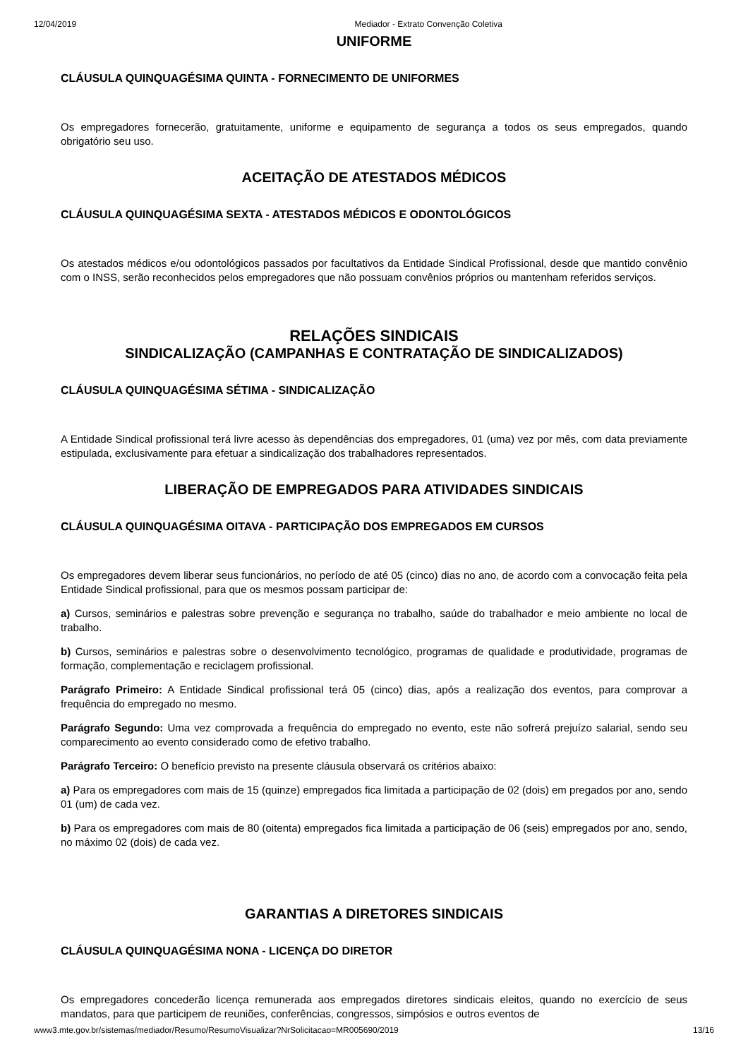12/04/2019 Mediador - Extrato Convenção Coletiva
UNIFORME
CLÁUSULA QUINQUAGÉSIMA QUINTA - FORNECIMENTO DE UNIFORMES
Os empregadores fornecerão, gratuitamente, uniforme e equipamento de segurança a todos os seus empregados, quando obrigatório seu uso.
ACEITAÇÃO DE ATESTADOS MÉDICOS
CLÁUSULA QUINQUAGÉSIMA SEXTA - ATESTADOS MÉDICOS E ODONTOLÓGICOS
Os atestados médicos e/ou odontológicos passados por facultativos da Entidade Sindical Profissional, desde que mantido convênio com o INSS, serão reconhecidos pelos empregadores que não possuam convênios próprios ou mantenham referidos serviços.
RELAÇÕES SINDICAIS
SINDICALIZAÇÃO (CAMPANHAS E CONTRATAÇÃO DE SINDICALIZADOS)
CLÁUSULA QUINQUAGÉSIMA SÉTIMA - SINDICALIZAÇÃO
A Entidade Sindical profissional terá livre acesso às dependências dos empregadores, 01 (uma) vez por mês, com data previamente estipulada, exclusivamente para efetuar a sindicalização dos trabalhadores representados.
LIBERAÇÃO DE EMPREGADOS PARA ATIVIDADES SINDICAIS
CLÁUSULA QUINQUAGÉSIMA OITAVA - PARTICIPAÇÃO DOS EMPREGADOS EM CURSOS
Os empregadores devem liberar seus funcionários, no período de até 05 (cinco) dias no ano, de acordo com a convocação feita pela Entidade Sindical profissional, para que os mesmos possam participar de:
a) Cursos, seminários e palestras sobre prevenção e segurança no trabalho, saúde do trabalhador e meio ambiente no local de trabalho.
b) Cursos, seminários e palestras sobre o desenvolvimento tecnológico, programas de qualidade e produtividade, programas de formação, complementação e reciclagem profissional.
Parágrafo Primeiro: A Entidade Sindical profissional terá 05 (cinco) dias, após a realização dos eventos, para comprovar a frequência do empregado no mesmo.
Parágrafo Segundo: Uma vez comprovada a frequência do empregado no evento, este não sofrerá prejuízo salarial, sendo seu comparecimento ao evento considerado como de efetivo trabalho.
Parágrafo Terceiro: O benefício previsto na presente cláusula observará os critérios abaixo:
a) Para os empregadores com mais de 15 (quinze) empregados fica limitada a participação de 02 (dois) em pregados por ano, sendo 01 (um) de cada vez.
b) Para os empregadores com mais de 80 (oitenta) empregados fica limitada a participação de 06 (seis) empregados por ano, sendo, no máximo 02 (dois) de cada vez.
GARANTIAS A DIRETORES SINDICAIS
CLÁUSULA QUINQUAGÉSIMA NONA - LICENÇA DO DIRETOR
Os empregadores concederão licença remunerada aos empregados diretores sindicais eleitos, quando no exercício de seus mandatos, para que participem de reuniões, conferências, congressos, simpósios e outros eventos de
www3.mte.gov.br/sistemas/mediador/Resumo/ResumoVisualizar?NrSolicitacao=MR005690/2019 13/16